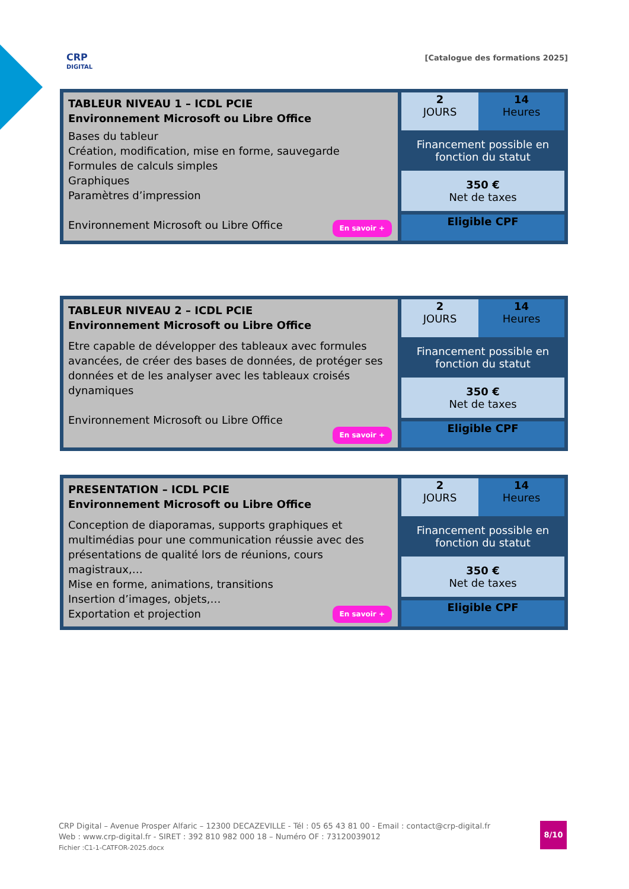CRP
DIGITAL
[Catalogue des formations 2025]
| TABLEUR NIVEAU 1 – ICDL PCIE Environnement Microsoft ou Libre Office Bases du tableur Création, modification, mise en forme, sauvegarde Formules de calculs simples Graphiques Paramètres d’impression Environnement Microsoft ou Libre Office En savoir + | 2 JOURS | 14 Heures |
| | Financement possible en fonction du statut | |
| | 350 € Net de taxes | |
| | Eligible CPF | |
| TABLEUR NIVEAU 2 – ICDL PCIE Environnement Microsoft ou Libre Office Etre capable de développer des tableaux avec formules avancées, de créer des bases de données, de protéger ses données et de les analyser avec les tableaux croisés dynamiques Environnement Microsoft ou Libre Office En savoir + | 2 JOURS | 14 Heures |
| | Financement possible en fonction du statut | |
| | 350 € Net de taxes | |
| | Eligible CPF | |
| PRESENTATION – ICDL PCIE Environnement Microsoft ou Libre Office Conception de diaporamas, supports graphiques et multimédias pour une communication réussie avec des présentations de qualité lors de réunions, cours magistraux,… Mise en forme, animations, transitions Insertion d’images, objets,… Exportation et projection En savoir + | 2 JOURS | 14 Heures |
| | Financement possible en fonction du statut | |
| | 350 € Net de taxes | |
| | Eligible CPF | |
CRP Digital – Avenue Prosper Alfaric – 12300 DECAZEVILLE - Tél : 05 65 43 81 00 - Email : contact@crp-digital.fr
Web : www.crp-digital.fr - SIRET : 392 810 982 000 18 – Numéro OF : 73120039012
Fichier :C1-1-CATFOR-2025.docx
8/10